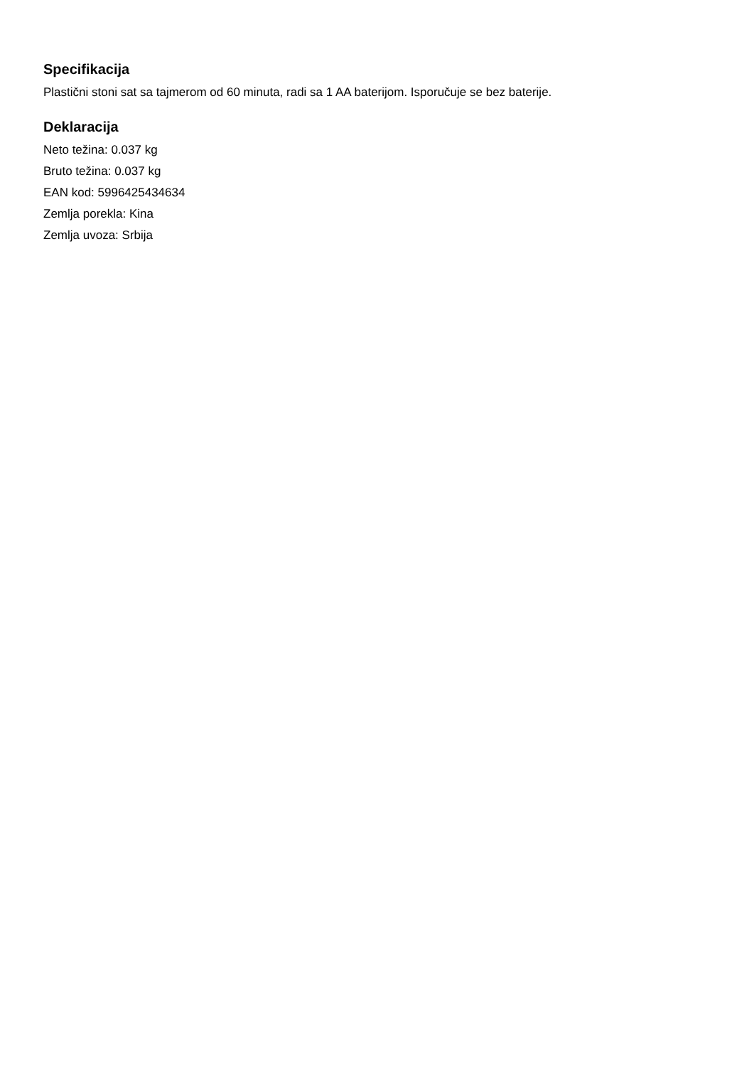Specifikacija
Plastični stoni sat sa tajmerom od 60 minuta, radi sa 1 AA baterijom. Isporučuje se bez baterije.
Deklaracija
Neto težina: 0.037 kg
Bruto težina: 0.037 kg
EAN kod: 5996425434634
Zemlja porekla: Kina
Zemlja uvoza: Srbija